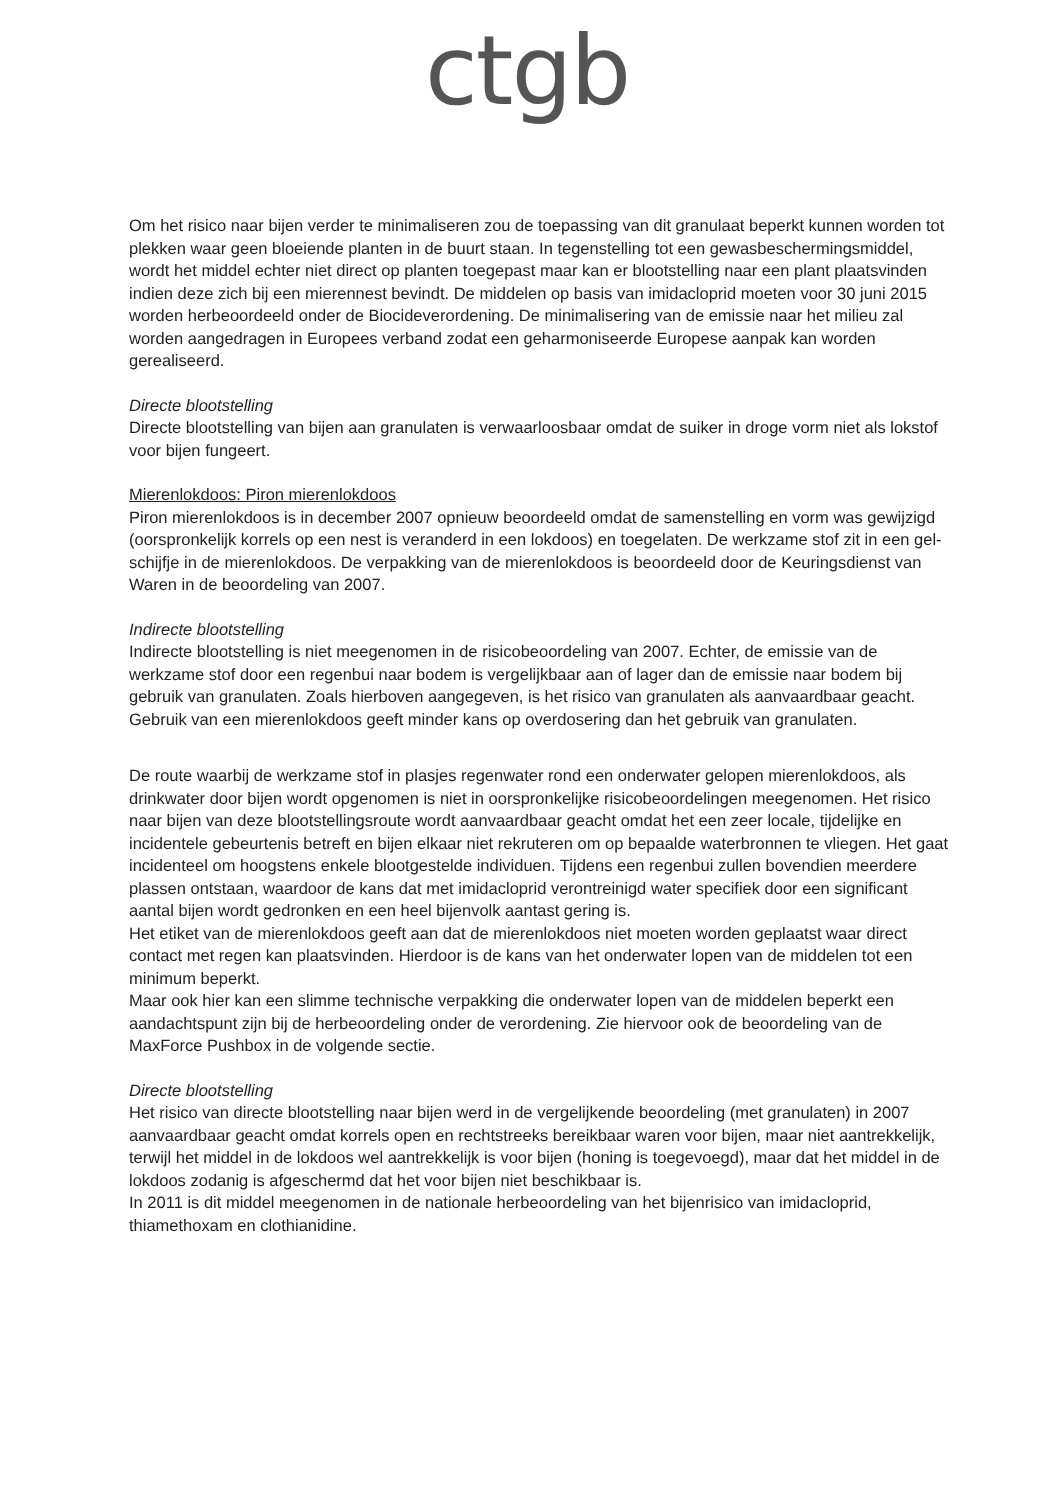ctgb
Om het risico naar bijen verder te minimaliseren zou de toepassing van dit granulaat beperkt kunnen worden tot plekken waar geen bloeiende planten in de buurt staan. In tegenstelling tot een gewasbeschermingsmiddel, wordt het middel echter niet direct op planten toegepast maar kan er blootstelling naar een plant plaatsvinden indien deze zich bij een mierennest bevindt. De middelen op basis van imidacloprid moeten voor 30 juni 2015 worden herbeoordeeld onder de Biocideverordening. De minimalisering van de emissie naar het milieu zal worden aangedragen in Europees verband zodat een geharmoniseerde Europese aanpak kan worden gerealiseerd.
Directe blootstelling
Directe blootstelling van bijen aan granulaten is verwaarloosbaar omdat de suiker in droge vorm niet als lokstof voor bijen fungeert.
Mierenlokdoos: Piron mierenlokdoos
Piron mierenlokdoos is in december 2007 opnieuw beoordeeld omdat de samenstelling en vorm was gewijzigd (oorspronkelijk korrels op een nest is veranderd in een lokdoos) en toegelaten. De werkzame stof zit in een gel-schijfje in de mierenlokdoos. De verpakking van de mierenlokdoos is beoordeeld door de Keuringsdienst van Waren in de beoordeling van 2007.
Indirecte blootstelling
Indirecte blootstelling is niet meegenomen in de risicobeoordeling van 2007. Echter, de emissie van de werkzame stof door een regenbui naar bodem is vergelijkbaar aan of lager dan de emissie naar bodem bij gebruik van granulaten. Zoals hierboven aangegeven, is het risico van granulaten als aanvaardbaar geacht. Gebruik van een mierenlokdoos geeft minder kans op overdosering dan het gebruik van granulaten.
De route waarbij de werkzame stof in plasjes regenwater rond een onderwater gelopen mierenlokdoos, als drinkwater door bijen wordt opgenomen is niet in oorspronkelijke risicobeoordelingen meegenomen. Het risico naar bijen van deze blootstellingsroute wordt aanvaardbaar geacht omdat het een zeer locale, tijdelijke en incidentele gebeurtenis betreft en bijen elkaar niet rekruteren om op bepaalde waterbronnen te vliegen. Het gaat incidenteel om hoogstens enkele blootgestelde individuen. Tijdens een regenbui zullen bovendien meerdere plassen ontstaan, waardoor de kans dat met imidacloprid verontreinigd water specifiek door een significant aantal bijen wordt gedronken en een heel bijenvolk aantast gering is.
Het etiket van de mierenlokdoos geeft aan dat de mierenlokdoos niet moeten worden geplaatst waar direct contact met regen kan plaatsvinden. Hierdoor is de kans van het onderwater lopen van de middelen tot een minimum beperkt.
Maar ook hier kan een slimme technische verpakking die onderwater lopen van de middelen beperkt een aandachtspunt zijn bij de herbeoordeling onder de verordening. Zie hiervoor ook de beoordeling van de MaxForce Pushbox in de volgende sectie.
Directe blootstelling
Het risico van directe blootstelling naar bijen werd in de vergelijkende beoordeling (met granulaten) in 2007 aanvaardbaar geacht omdat korrels open en rechtstreeks bereikbaar waren voor bijen, maar niet aantrekkelijk, terwijl het middel in de lokdoos wel aantrekkelijk is voor bijen (honing is toegevoegd), maar dat het middel in de lokdoos zodanig is afgeschermd dat het voor bijen niet beschikbaar is.
In 2011 is dit middel meegenomen in de nationale herbeoordeling van het bijenrisico van imidacloprid, thiamethoxam en clothianidine.